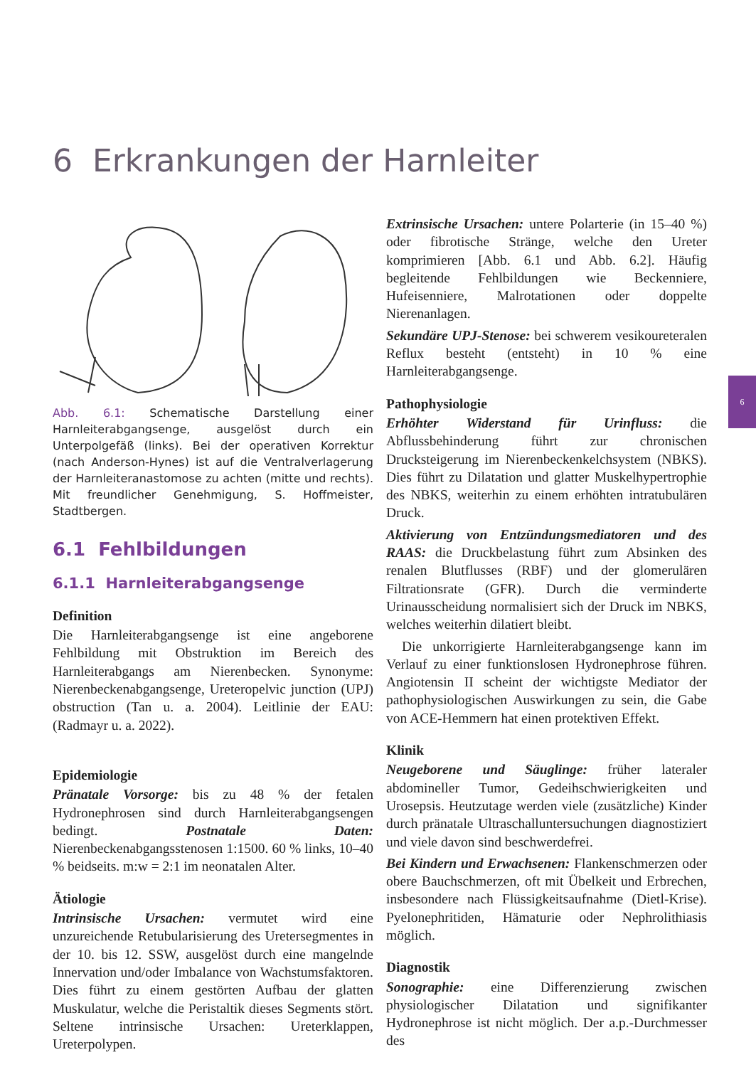6 Erkrankungen der Harnleiter
6
Abb. 6.1: Schematische Darstellung einer Harnleiterabgangsenge, ausgelöst durch ein Unterpolgefäß (links). Bei der operativen Korrektur (nach Anderson-Hynes) ist auf die Ventralverlagerung der Harnleiteranastomose zu achten (mitte und rechts). Mit freundlicher Genehmigung, S. Hoffmeister, Stadtbergen.
6.1 Fehlbildungen
6.1.1 Harnleiterabgangsenge
Definition
Die Harnleiterabgangsenge ist eine angeborene Fehlbildung mit Obstruktion im Bereich des Harnleiterabgangs am Nierenbecken. Synonyme: Nierenbeckenabgangsenge, Ureteropelvic junction (UPJ) obstruction (Tan u. a. 2004). Leitlinie der EAU: (Radmayr u. a. 2022).
Epidemiologie
Pränatale Vorsorge: bis zu 48 % der fetalen Hydronephrosen sind durch Harnleiterabgangsengen bedingt. Postnatale Daten: Nierenbeckenabgangsstenosen 1:1500. 60 % links, 10–40 % beidseits. m:w = 2:1 im neonatalen Alter.
Ätiologie
Intrinsische Ursachen: vermutet wird eine unzureichende Retubularisierung des Uretersegmentes in der 10. bis 12. SSW, ausgelöst durch eine mangelnde Innervation und/oder Imbalance von Wachstumsfaktoren. Dies führt zu einem gestörten Aufbau der glatten Muskulatur, welche die Peristaltik dieses Segments stört. Seltene intrinsische Ursachen: Ureterklappen, Ureterpolypen.
Extrinsische Ursachen: untere Polarterie (in 15–40 %) oder fibrotische Stränge, welche den Ureter komprimieren [Abb. 6.1 und Abb. 6.2]. Häufig begleitende Fehlbildungen wie Beckenniere, Hufeisenniere, Malrotationen oder doppelte Nierenanlagen.
Sekundäre UPJ-Stenose: bei schwerem vesikoureteralen Reflux besteht (entsteht) in 10 % eine Harnleiterabgangsenge.
Pathophysiologie
Erhöhter Widerstand für Urinfluss: die Abflussbehinderung führt zur chronischen Drucksteigerung im Nierenbeckenkelchsystem (NBKS). Dies führt zu Dilatation und glatter Muskelhypertrophie des NBKS, weiterhin zu einem erhöhten intratubulären Druck.
Aktivierung von Entzündungsmediatoren und des RAAS: die Druckbelastung führt zum Absinken des renalen Blutflusses (RBF) und der glomerulären Filtrationsrate (GFR). Durch die verminderte Urinausscheidung normalisiert sich der Druck im NBKS, welches weiterhin dilatiert bleibt.
Die unkorrigierte Harnleiterabgangsenge kann im Verlauf zu einer funktionslosen Hydronephrose führen. Angiotensin II scheint der wichtigste Mediator der pathophysiologischen Auswirkungen zu sein, die Gabe von ACE-Hemmern hat einen protektiven Effekt.
Klinik
Neugeborene und Säuglinge: früher lateraler abdomineller Tumor, Gedeihschwierigkeiten und Urosepsis. Heutzutage werden viele (zusätzliche) Kinder durch pränatale Ultraschalluntersuchungen diagnostiziert und viele davon sind beschwerdefrei.
Bei Kindern und Erwachsenen: Flankenschmerzen oder obere Bauchschmerzen, oft mit Übelkeit und Erbrechen, insbesondere nach Flüssigkeitsaufnahme (Dietl-Krise). Pyelonephritiden, Hämaturie oder Nephrolithiasis möglich.
Diagnostik
Sonographie: eine Differenzierung zwischen physiologischer Dilatation und signifikanter Hydronephrose ist nicht möglich. Der a.p.-Durchmesser des